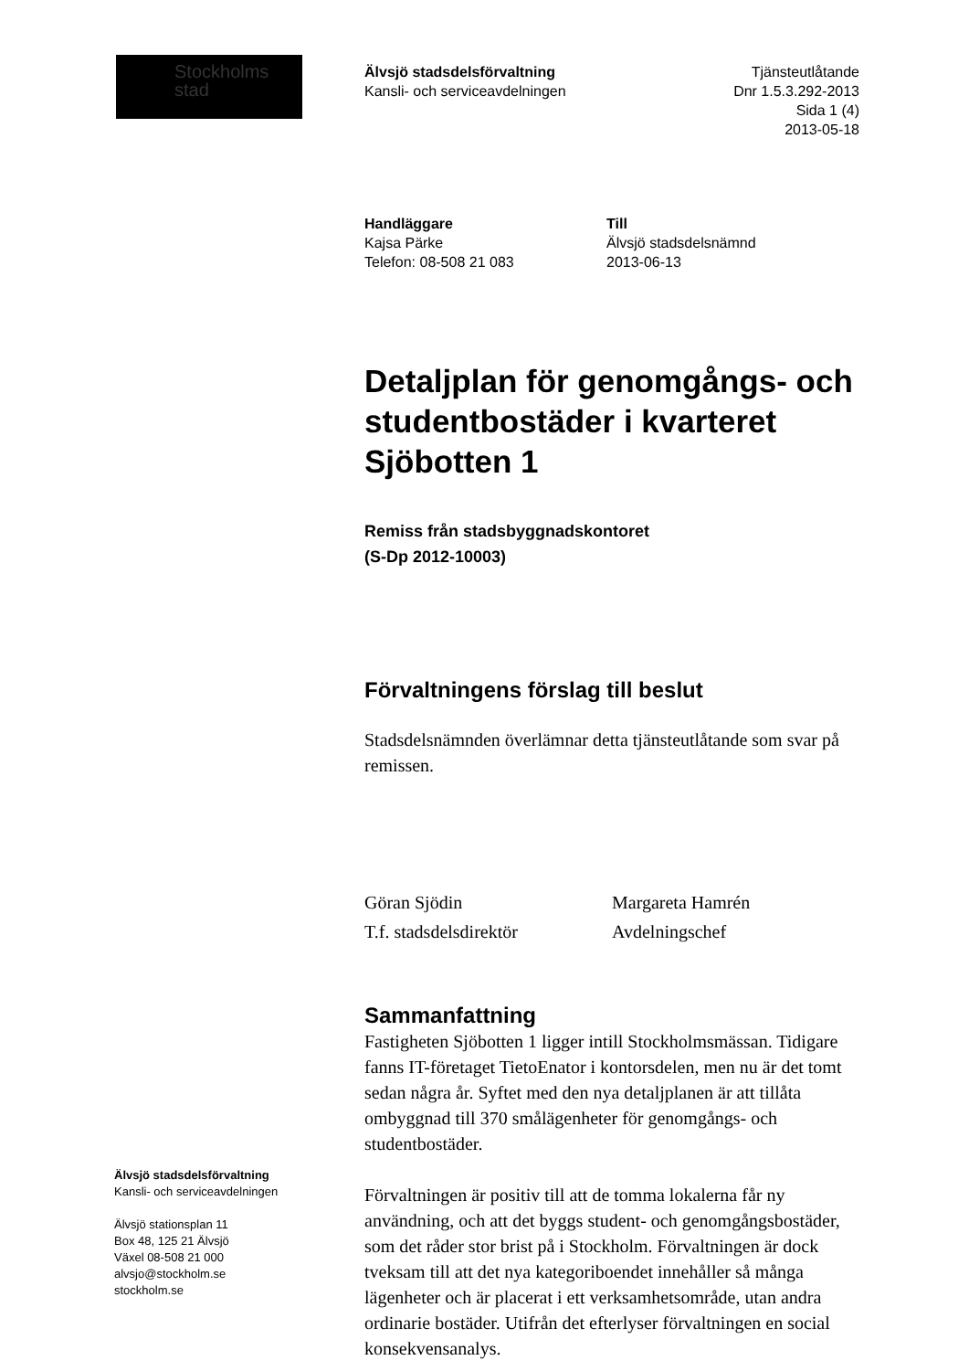Stockholms
stad
Älvsjö stadsdelsförvaltning
Kansli- och serviceavdelningen
Tjänsteutlåtande
Dnr 1.5.3.292-2013
Sida 1 (4)
2013-05-18
Handläggare
Kajsa Pärke
Telefon: 08-508 21 083
Till
Älvsjö stadsdelsnämnd
2013-06-13
Detaljplan för genomgångs- och studentbostäder i kvarteret Sjöbotten 1
Remiss från stadsbyggnadskontoret
(S-Dp 2012-10003)
Förvaltningens förslag till beslut
Stadsdelsnämnden överlämnar detta tjänsteutlåtande som svar på remissen.
Göran Sjödin
T.f. stadsdelsdirektör
Margareta Hamrén
Avdelningschef
Sammanfattning
Fastigheten Sjöbotten 1 ligger intill Stockholmsmässan. Tidigare fanns IT-företaget TietoEnator i kontorsdelen, men nu är det tomt sedan några år. Syftet med den nya detaljplanen är att tillåta ombyggnad till 370 smålägenheter för genomgångs- och studentbostäder.
Förvaltningen är positiv till att de tomma lokalerna får ny användning, och att det byggs student- och genomgångsbostäder, som det råder stor brist på i Stockholm. Förvaltningen är dock tveksam till att det nya kategoriboendet innehåller så många lägenheter och är placerat i ett verksamhetsområde, utan andra ordinarie bostäder. Utifrån det efterlyser förvaltningen en social konsekvensanalys.
Älvsjö stadsdelsförvaltning
Kansli- och serviceavdelningen
Älvsjö stationsplan 11
Box 48, 125 21 Älvsjö
Växel 08-508 21 000
alvsjo@stockholm.se
stockholm.se